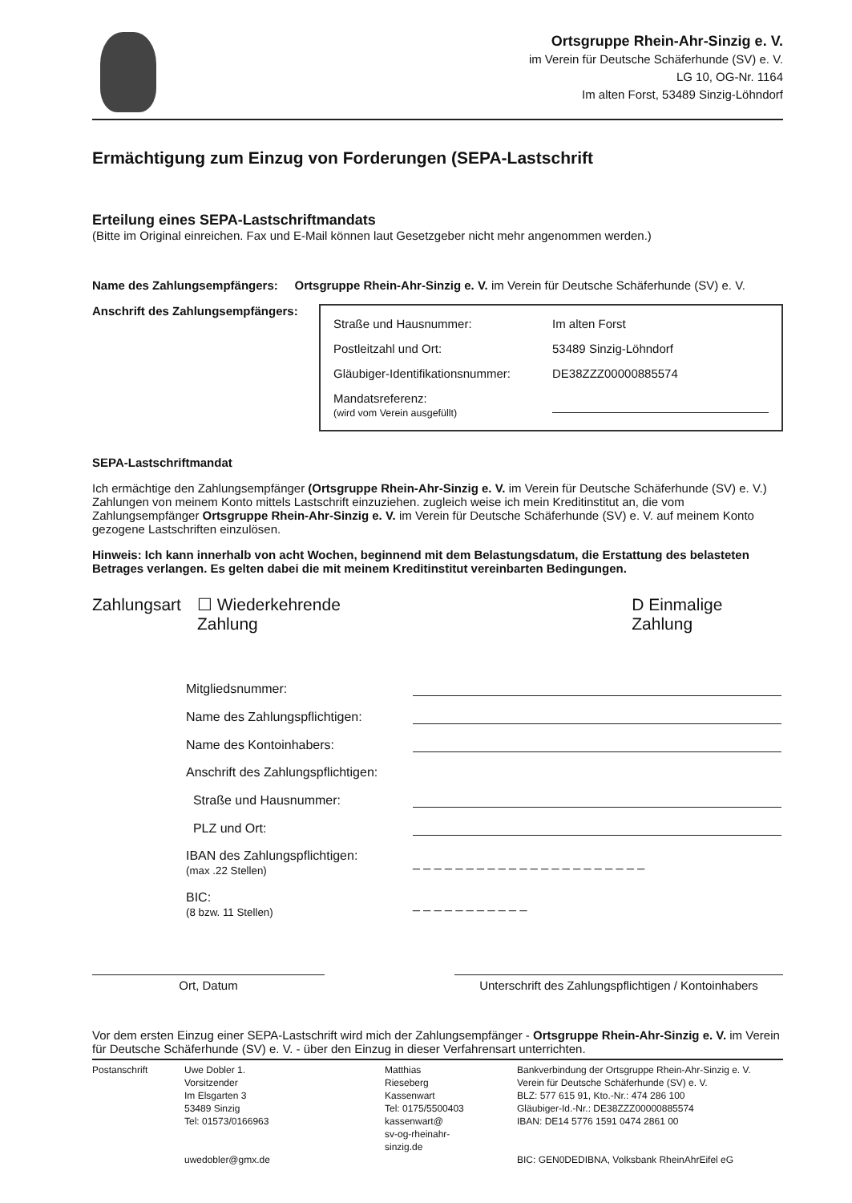Ortsgruppe Rhein-Ahr-Sinzig e. V.
im Verein für Deutsche Schäferhunde (SV) e. V.
LG 10, OG-Nr. 1164
Im alten Forst, 53489 Sinzig-Löhndorf
Ermächtigung zum Einzug von Forderungen (SEPA-Lastschrift
Erteilung eines SEPA-Lastschriftmandats
(Bitte im Original einreichen. Fax und E-Mail können laut Gesetzgeber nicht mehr angenommen werden.)
Name des Zahlungsempfängers: Ortsgruppe Rhein-Ahr-Sinzig e. V. im Verein für Deutsche Schäferhunde (SV) e. V.
Anschrift des Zahlungsempfängers:
| Straße und Hausnummer: | Im alten Forst |
| Postleitzahl und Ort: | 53489 Sinzig-Löhndorf |
| Gläubiger-Identifikationsnummer: | DE38ZZZ00000885574 |
| Mandatsreferenz: (wird vom Verein ausgefüllt) | |
SEPA-Lastschriftmandat
Ich ermächtige den Zahlungsempfänger (Ortsgruppe Rhein-Ahr-Sinzig e. V. im Verein für Deutsche Schäferhunde (SV) e. V.) Zahlungen von meinem Konto mittels Lastschrift einzuziehen. zugleich weise ich mein Kreditinstitut an, die vom Zahlungsempfänger Ortsgruppe Rhein-Ahr-Sinzig e. V. im Verein für Deutsche Schäferhunde (SV) e. V. auf meinem Konto gezogene Lastschriften einzulösen.
Hinweis: Ich kann innerhalb von acht Wochen, beginnend mit dem Belastungsdatum, die Erstattung des belasteten Betrages verlangen. Es gelten dabei die mit meinem Kreditinstitut vereinbarten Bedingungen.
Zahlungsart ☐ Wiederkehrende Zahlung D Einmalige Zahlung
| Mitgliedsnummer: | |
| Name des Zahlungspflichtigen: | |
| Name des Kontoinhabers: | |
| Anschrift des Zahlungspflichtigen: | |
| Straße und Hausnummer: | |
| PLZ und Ort: | |
| IBAN des Zahlungspflichtigen: (max .22 Stellen) | _ _ _ _ _ _ _ _ _ _ _ _ _ _ _ _ _ _ _ _ _ _ |
| BIC: (8 bzw. 11 Stellen) | _ _ _ _ _ _ _ _ _ _ _ |
Ort, Datum Unterschrift des Zahlungspflichtigen / Kontoinhabers
Vor dem ersten Einzug einer SEPA-Lastschrift wird mich der Zahlungsempfänger - Ortsgruppe Rhein-Ahr-Sinzig e. V. im Verein für Deutsche Schäferhunde (SV) e. V. - über den Einzug in dieser Verfahrensart unterrichten.
Postanschrift Uwe Dobler 1.
Vorsitzender
Im Elsgarten 3
53489 Sinzig
Tel: 01573/0166963
uwedobler@gmx.de
Matthias
Rieseberg
Kassenwart
Tel: 0175/5500403
kassenwart@
sv-og-rheinahr-
sinzig.de
Bankverbindung der Ortsgruppe Rhein-Ahr-Sinzig e. V.
Verein für Deutsche Schäferhunde (SV) e. V.
BLZ: 577 615 91, Kto.-Nr.: 474 286 100
Gläubiger-Id.-Nr.: DE38ZZZ00000885574
IBAN: DE14 5776 1591 0474 2861 00
BIC: GEN0DEDIBNA, Volksbank RheinAhrEifel eG